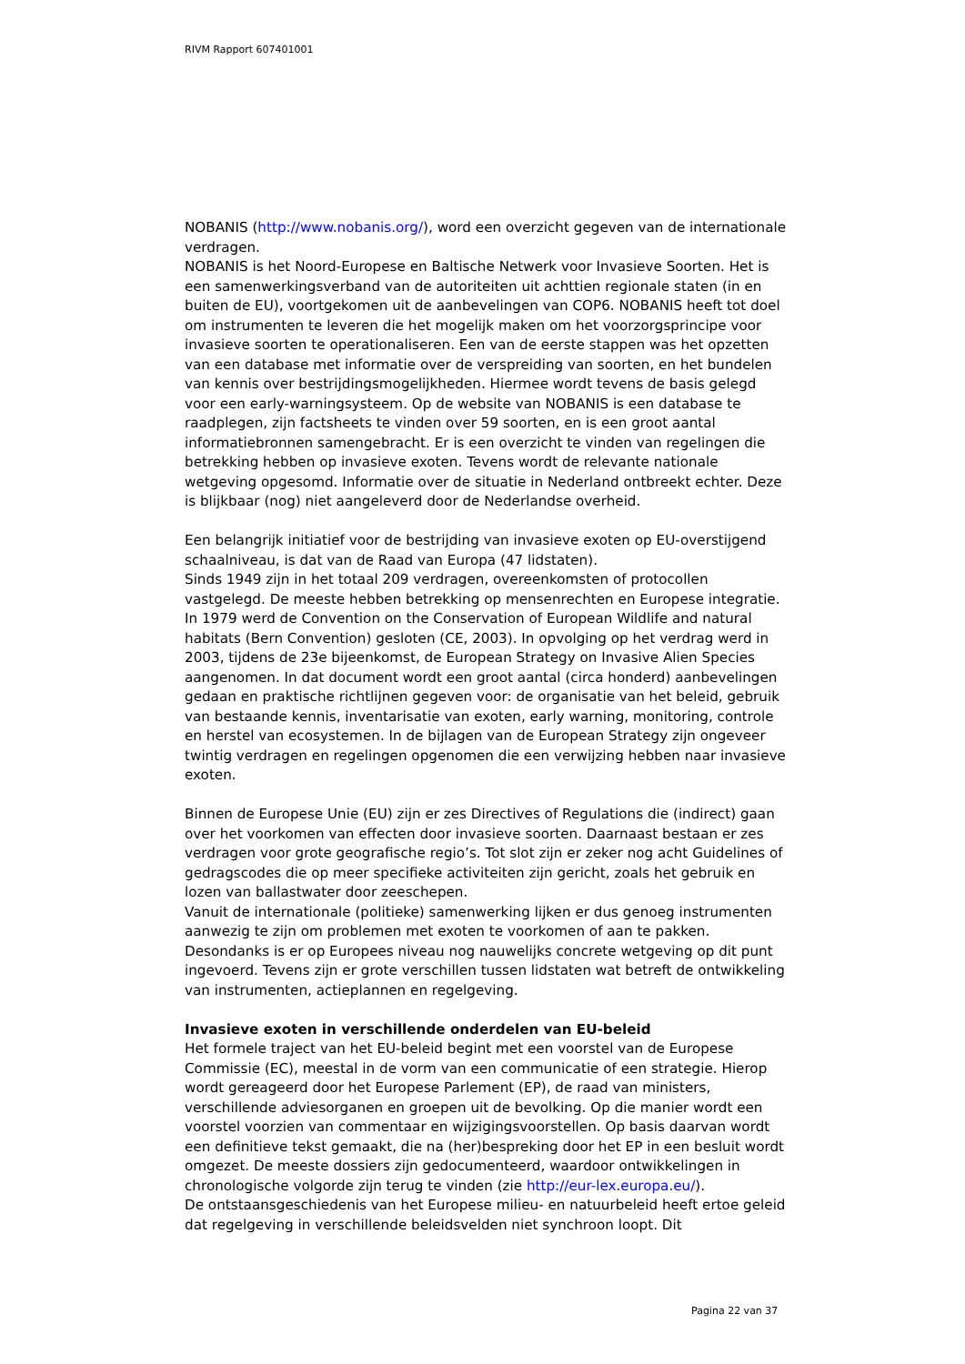RIVM Rapport 607401001
NOBANIS (http://www.nobanis.org/), word een overzicht gegeven van de internationale verdragen.
NOBANIS is het Noord-Europese en Baltische Netwerk voor Invasieve Soorten. Het is een samenwerkingsverband van de autoriteiten uit achttien regionale staten (in en buiten de EU), voortgekomen uit de aanbevelingen van COP6. NOBANIS heeft tot doel om instrumenten te leveren die het mogelijk maken om het voorzorgsprincipe voor invasieve soorten te operationaliseren. Een van de eerste stappen was het opzetten van een database met informatie over de verspreiding van soorten, en het bundelen van kennis over bestrijdingsmogelijkheden. Hiermee wordt tevens de basis gelegd voor een early-warningsysteem. Op de website van NOBANIS is een database te raadplegen, zijn factsheets te vinden over 59 soorten, en is een groot aantal informatiebronnen samengebracht. Er is een overzicht te vinden van regelingen die betrekking hebben op invasieve exoten. Tevens wordt de relevante nationale wetgeving opgesomd. Informatie over de situatie in Nederland ontbreekt echter. Deze is blijkbaar (nog) niet aangeleverd door de Nederlandse overheid.
Een belangrijk initiatief voor de bestrijding van invasieve exoten op EU-overstijgend schaalniveau, is dat van de Raad van Europa (47 lidstaten).
Sinds 1949 zijn in het totaal 209 verdragen, overeenkomsten of protocollen vastgelegd. De meeste hebben betrekking op mensenrechten en Europese integratie. In 1979 werd de Convention on the Conservation of European Wildlife and natural habitats (Bern Convention) gesloten (CE, 2003). In opvolging op het verdrag werd in 2003, tijdens de 23e bijeenkomst, de European Strategy on Invasive Alien Species aangenomen. In dat document wordt een groot aantal (circa honderd) aanbevelingen gedaan en praktische richtlijnen gegeven voor: de organisatie van het beleid, gebruik van bestaande kennis, inventarisatie van exoten, early warning, monitoring, controle en herstel van ecosystemen. In de bijlagen van de European Strategy zijn ongeveer twintig verdragen en regelingen opgenomen die een verwijzing hebben naar invasieve exoten.
Binnen de Europese Unie (EU) zijn er zes Directives of Regulations die (indirect) gaan over het voorkomen van effecten door invasieve soorten. Daarnaast bestaan er zes verdragen voor grote geografische regio’s. Tot slot zijn er zeker nog acht Guidelines of gedragscodes die op meer specifieke activiteiten zijn gericht, zoals het gebruik en lozen van ballastwater door zeeschepen.
Vanuit de internationale (politieke) samenwerking lijken er dus genoeg instrumenten aanwezig te zijn om problemen met exoten te voorkomen of aan te pakken. Desondanks is er op Europees niveau nog nauwelijks concrete wetgeving op dit punt ingevoerd. Tevens zijn er grote verschillen tussen lidstaten wat betreft de ontwikkeling van instrumenten, actieplannen en regelgeving.
Invasieve exoten in verschillende onderdelen van EU-beleid
Het formele traject van het EU-beleid begint met een voorstel van de Europese Commissie (EC), meestal in de vorm van een communicatie of een strategie. Hierop wordt gereageerd door het Europese Parlement (EP), de raad van ministers, verschillende adviesorganen en groepen uit de bevolking. Op die manier wordt een voorstel voorzien van commentaar en wijzigingsvoorstellen. Op basis daarvan wordt een definitieve tekst gemaakt, die na (her)bespreking door het EP in een besluit wordt omgezet. De meeste dossiers zijn gedocumenteerd, waardoor ontwikkelingen in chronologische volgorde zijn terug te vinden (zie http://eur-lex.europa.eu/).
De ontstaansgeschiedenis van het Europese milieu- en natuurbeleid heeft ertoe geleid dat regelgeving in verschillende beleidsvelden niet synchroon loopt. Dit
Pagina 22 van 37